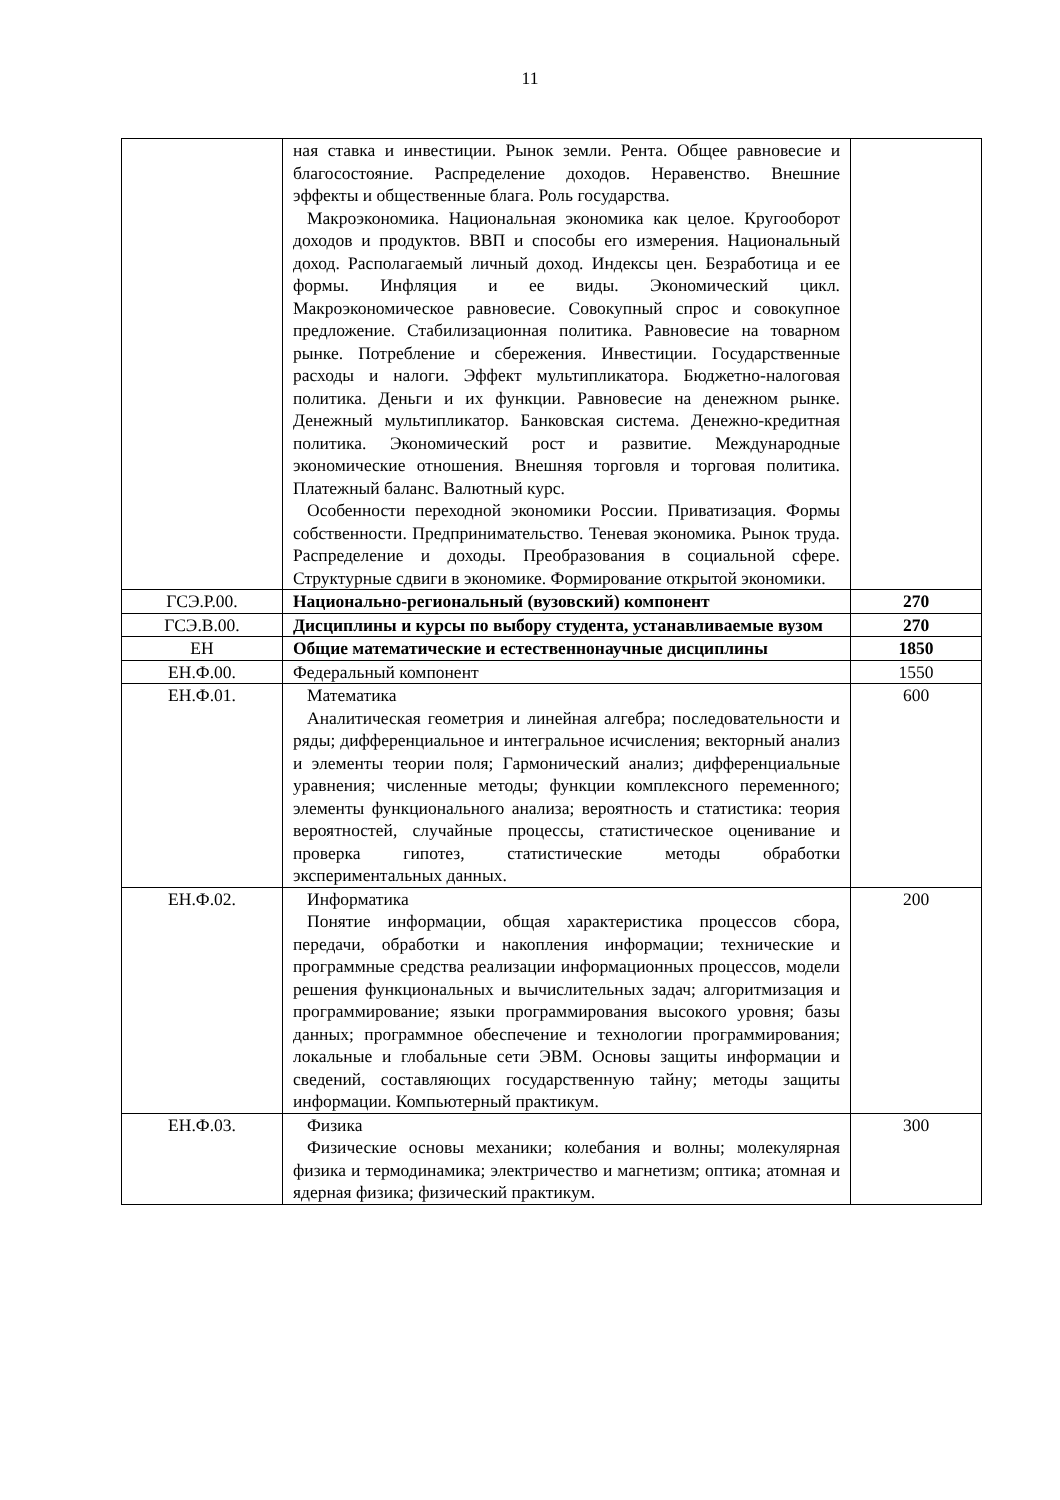11
| | ная ставка и инвестиции. Рынок земли. Рента. Общее равновесие и благосостояние. Распределение доходов. Неравенство. Внешние эффекты и общественные блага. Роль государства. Макроэкономика. Национальная экономика как целое. Кругооборот доходов и продуктов. ВВП и способы его измерения. Национальный доход. Располагаемый личный доход. Индексы цен. Безработица и ее формы. Инфляция и ее виды. Экономический цикл. Макроэкономическое равновесие. Совокупный спрос и совокупное предложение. Стабилизационная политика. Равновесие на товарном рынке. Потребление и сбережения. Инвестиции. Государственные расходы и налоги. Эффект мультипликатора. Бюджетно-налоговая политика. Деньги и их функции. Равновесие на денежном рынке. Денежный мультипликатор. Банковская система. Денежно-кредитная политика. Экономический рост и развитие. Международные экономические отношения. Внешняя торговля и торговая политика. Платежный баланс. Валютный курс. Особенности переходной экономики России. Приватизация. Формы собственности. Предпринимательство. Теневая экономика. Рынок труда. Распределение и доходы. Преобразования в социальной сфере. Структурные сдвиги в экономике. Формирование открытой экономики. | |
| ГСЭ.Р.00. | Национально-региональный (вузовский) компонент | 270 |
| ГСЭ.В.00. | Дисциплины и курсы по выбору студента, устанавливаемые вузом | 270 |
| ЕН | Общие математические и естественнонаучные дисциплины | 1850 |
| ЕН.Ф.00. | Федеральный компонент | 1550 |
| ЕН.Ф.01. | Математика Аналитическая геометрия и линейная алгебра; последовательности и ряды; дифференциальное и интегральное исчисления; векторный анализ и элементы теории поля; Гармонический анализ; дифференциальные уравнения; численные методы; функции комплексного переменного; элементы функционального анализа; вероятность и статистика: теория вероятностей, случайные процессы, статистическое оценивание и проверка гипотез, статистические методы обработки экспериментальных данных. | 600 |
| ЕН.Ф.02. | Информатика Понятие информации, общая характеристика процессов сбора, передачи, обработки и накопления информации; технические и программные средства реализации информационных процессов, модели решения функциональных и вычислительных задач; алгоритмизация и программирование; языки программирования высокого уровня; базы данных; программное обеспечение и технологии программирования; локальные и глобальные сети ЭВМ. Основы защиты информации и сведений, составляющих государственную тайну; методы защиты информации. Компьютерный практикум. | 200 |
| ЕН.Ф.03. | Физика Физические основы механики; колебания и волны; молекулярная физика и термодинамика; электричество и магнетизм; оптика; атомная и ядерная физика; физический практикум. | 300 |